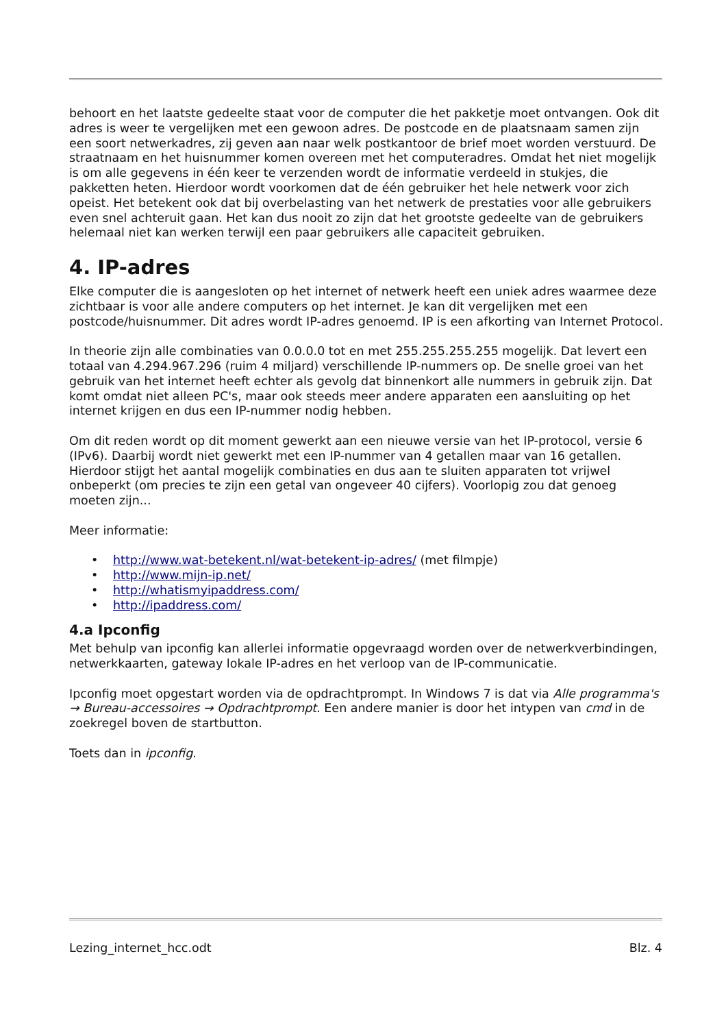behoort en het laatste gedeelte staat voor de computer die het pakketje moet ontvangen. Ook dit adres is weer te vergelijken met een gewoon adres. De postcode en de plaatsnaam samen zijn een soort netwerkadres, zij geven aan naar welk postkantoor de brief moet worden verstuurd. De straatnaam en het huisnummer komen overeen met het computeradres. Omdat het niet mogelijk is om alle gegevens in één keer te verzenden wordt de informatie verdeeld in stukjes, die pakketten heten. Hierdoor wordt voorkomen dat de één gebruiker het hele netwerk voor zich opeist. Het betekent ook dat bij overbelasting van het netwerk de prestaties voor alle gebruikers even snel achteruit gaan. Het kan dus nooit zo zijn dat het grootste gedeelte van de gebruikers helemaal niet kan werken terwijl een paar gebruikers alle capaciteit gebruiken.
4. IP-adres
Elke computer die is aangesloten op het internet of netwerk heeft een uniek adres waarmee deze zichtbaar is voor alle andere computers op het internet. Je kan dit vergelijken met een postcode/huisnummer. Dit adres wordt IP-adres genoemd. IP is een afkorting van Internet Protocol.
In theorie zijn alle combinaties van 0.0.0.0 tot en met 255.255.255.255 mogelijk. Dat levert een totaal van 4.294.967.296 (ruim 4 miljard) verschillende IP-nummers op. De snelle groei van het gebruik van het internet heeft echter als gevolg dat binnenkort alle nummers in gebruik zijn. Dat komt omdat niet alleen PC's, maar ook steeds meer andere apparaten een aansluiting op het internet krijgen en dus een IP-nummer nodig hebben.
Om dit reden wordt op dit moment gewerkt aan een nieuwe versie van het IP-protocol, versie 6 (IPv6). Daarbij wordt niet gewerkt met een IP-nummer van 4 getallen maar van 16 getallen. Hierdoor stijgt het aantal mogelijk combinaties en dus aan te sluiten apparaten tot vrijwel onbeperkt (om precies te zijn een getal van ongeveer 40 cijfers). Voorlopig zou dat genoeg moeten zijn...
Meer informatie:
• http://www.wat-betekent.nl/wat-betekent-ip-adres/ (met filmpje)
• http://www.mijn-ip.net/
• http://whatismyipaddress.com/
• http://ipaddress.com/
4.a Ipconfig
Met behulp van ipconfig kan allerlei informatie opgevraagd worden over de netwerkverbindingen, netwerkkaarten, gateway lokale IP-adres en het verloop van de IP-communicatie.
Ipconfig moet opgestart worden via de opdrachtprompt. In Windows 7 is dat via Alle programma's → Bureau-accessoires → Opdrachtprompt. Een andere manier is door het intypen van cmd in de zoekregel boven de startbutton.
Toets dan in ipconfig.
Lezing_internet_hcc.odt Blz. 4